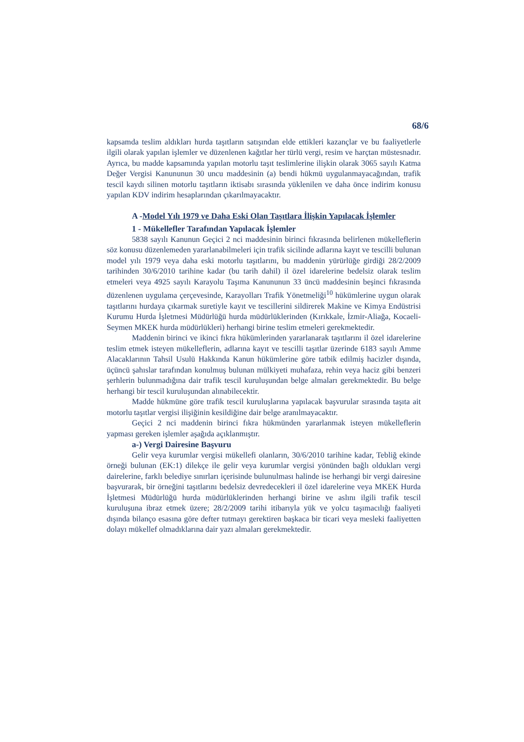68/6
kapsamda teslim aldıkları hurda taşıtların satışından elde ettikleri kazançlar ve bu faaliyetlerle ilgili olarak yapılan işlemler ve düzenlenen kağıtlar her türlü vergi, resim ve harçtan müstesnadır. Ayrıca, bu madde kapsamında yapılan motorlu taşıt teslimlerine ilişkin olarak 3065 sayılı Katma Değer Vergisi Kanununun 30 uncu maddesinin (a) bendi hükmü uygulanmayacağından, trafik tescil kaydı silinen motorlu taşıtların iktisabı sırasında yüklenilen ve daha önce indirim konusu yapılan KDV indirim hesaplarından çıkarılmayacaktır.
A -Model Yılı 1979 ve Daha Eski Olan Taşıtlara İlişkin Yapılacak İşlemler
1 - Mükellefler Tarafından Yapılacak İşlemler
5838 sayılı Kanunun Geçici 2 nci maddesinin birinci fıkrasında belirlenen mükelleflerin söz konusu düzenlemeden yararlanabilmeleri için trafik sicilinde adlarına kayıt ve tescilli bulunan model yılı 1979 veya daha eski motorlu taşıtlarını, bu maddenin yürürlüğe girdiği 28/2/2009 tarihinden 30/6/2010 tarihine kadar (bu tarih dahil) il özel idarelerine bedelsiz olarak teslim etmeleri veya 4925 sayılı Karayolu Taşıma Kanununun 33 üncü maddesinin beşinci fıkrasında düzenlenen uygulama çerçevesinde, Karayolları Trafik Yönetmeliği<sup>10</sup> hükümlerine uygun olarak taşıtlarını hurdaya çıkarmak suretiyle kayıt ve tescillerini sildirerek Makine ve Kimya Endüstrisi Kurumu Hurda İşletmesi Müdürlüğü hurda müdürlüklerinden (Kırıkkale, İzmir-Aliağa, Kocaeli-Seymen MKEK hurda müdürlükleri) herhangi birine teslim etmeleri gerekmektedir.
Maddenin birinci ve ikinci fıkra hükümlerinden yararlanarak taşıtlarını il özel idarelerine teslim etmek isteyen mükelleflerin, adlarına kayıt ve tescilli taşıtlar üzerinde 6183 sayılı Amme Alacaklarının Tahsil Usulü Hakkında Kanun hükümlerine göre tatbik edilmiş hacizler dışında, üçüncü şahıslar tarafından konulmuş bulunan mülkiyeti muhafaza, rehin veya haciz gibi benzeri şerhlerin bulunmadığına dair trafik tescil kuruluşundan belge almaları gerekmektedir. Bu belge herhangi bir tescil kuruluşundan alınabilecektir.
Madde hükmüne göre trafik tescil kuruluşlarına yapılacak başvurular sırasında taşıta ait motorlu taşıtlar vergisi ilişiğinin kesildiğine dair belge aranılmayacaktır.
Geçici 2 nci maddenin birinci fıkra hükmünden yararlanmak isteyen mükelleflerin yapması gereken işlemler aşağıda açıklanmıştır.
a-) Vergi Dairesine Başvuru
Gelir veya kurumlar vergisi mükellefi olanların, 30/6/2010 tarihine kadar, Tebliğ ekinde örneği bulunan (EK:1) dilekçe ile gelir veya kurumlar vergisi yönünden bağlı oldukları vergi dairelerine, farklı belediye sınırları içerisinde bulunulması halinde ise herhangi bir vergi dairesine başvurarak, bir örneğini taşıtlarını bedelsiz devredecekleri il özel idarelerine veya MKEK Hurda İşletmesi Müdürlüğü hurda müdürlüklerinden herhangi birine ve aslını ilgili trafik tescil kuruluşuna ibraz etmek üzere; 28/2/2009 tarihi itibarıyla yük ve yolcu taşımacılığı faaliyeti dışında bilanço esasına göre defter tutmayı gerektiren başkaca bir ticari veya mesleki faaliyetten dolayı mükellef olmadıklarına dair yazı almaları gerekmektedir.